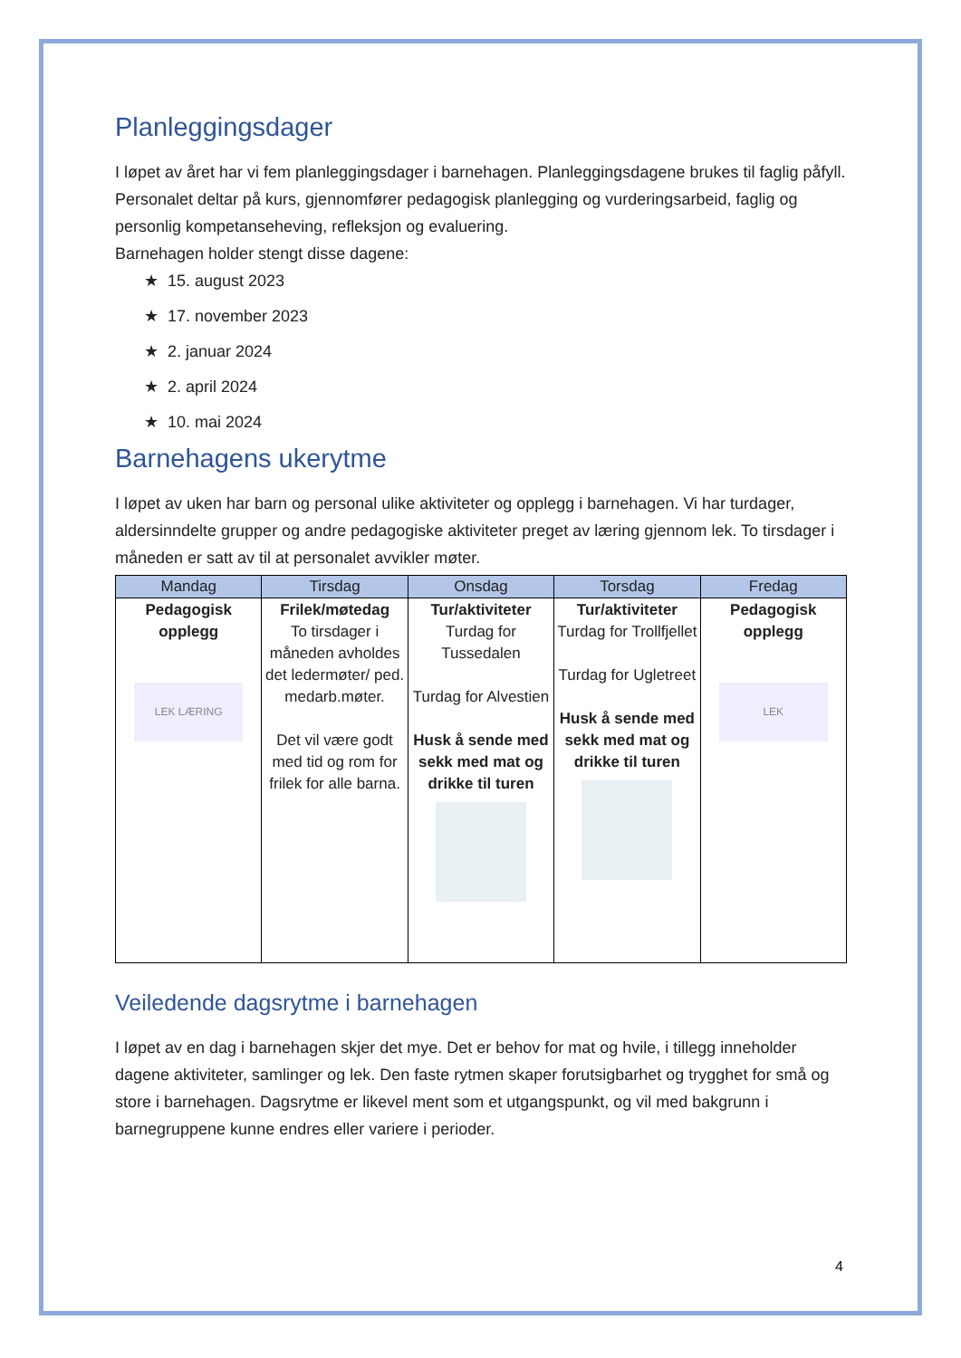Planleggingsdager
I løpet av året har vi fem planleggingsdager i barnehagen. Planleggingsdagene brukes til faglig påfyll. Personalet deltar på kurs, gjennomfører pedagogisk planlegging og vurderingsarbeid, faglig og personlig kompetanseheving, refleksjon og evaluering.
Barnehagen holder stengt disse dagene:
★ 15. august 2023
★ 17. november 2023
★ 2. januar 2024
★ 2. april 2024
★ 10. mai 2024
Barnehagens ukerytme
I løpet av uken har barn og personal ulike aktiviteter og opplegg i barnehagen. Vi har turdager, aldersinndelte grupper og andre pedagogiske aktiviteter preget av læring gjennom lek. To tirsdager i måneden er satt av til at personalet avvikler møter.
| Mandag | Tirsdag | Onsdag | Torsdag | Fredag |
| --- | --- | --- | --- | --- |
| Pedagogisk opplegg LEK LÆRING | Frilek/møtedag To tirsdager i måneden avholdes det ledermøter/ ped. medarb.møter. Det vil være godt med tid og rom for frilek for alle barna. | Tur/aktiviteter Turdag for Tussedalen Turdag for Alvestien Husk å sende med sekk med mat og drikke til turen | Tur/aktiviteter Turdag for Trollfjellet Turdag for Ugletreet Husk å sende med sekk med mat og drikke til turen | Pedagogisk opplegg LEK |
Veiledende dagsrytme i barnehagen
I løpet av en dag i barnehagen skjer det mye. Det er behov for mat og hvile, i tillegg inneholder dagene aktiviteter, samlinger og lek. Den faste rytmen skaper forutsigbarhet og trygghet for små og store i barnehagen. Dagsrytme er likevel ment som et utgangspunkt, og vil med bakgrunn i barnegruppene kunne endres eller variere i perioder.
4